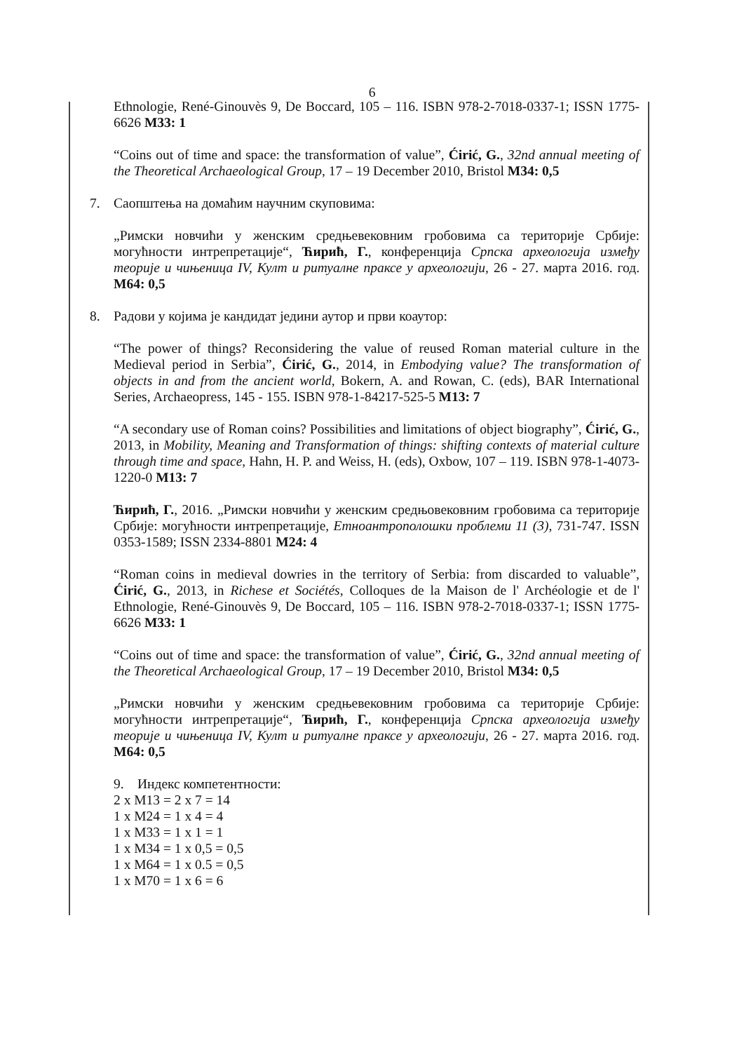6
Ethnologie, René-Ginouvès 9, De Boccard, 105 – 116. ISBN 978-2-7018-0337-1; ISSN 1775-6626 M33: 1
“Coins out of time and space: the transformation of value”, Ćirić, G., 32nd annual meeting of the Theoretical Archaeological Group, 17 – 19 December 2010, Bristol M34: 0,5
7. Саопштења на домаћим научним скуповима:
„Римски новчићи у женским средњевековним гробовима са територије Србије: могућности интрепретације“, Ћирић, Г., конференција Српска археологија између теорије и чињеница IV, Култ и ритуалне праксе у археологији, 26 - 27. марта 2016. год. М64: 0,5
8. Радови у којима је кандидат једини аутор и први коаутор:
“The power of things? Reconsidering the value of reused Roman material culture in the Medieval period in Serbia”, Ćirić, G., 2014, in Embodying value? The transformation of objects in and from the ancient world, Bokern, A. and Rowan, C. (eds), BAR International Series, Archaeopress, 145 - 155. ISBN 978-1-84217-525-5 M13: 7
“A secondary use of Roman coins? Possibilities and limitations of object biography”, Ćirić, G., 2013, in Mobility, Meaning and Transformation of things: shifting contexts of material culture through time and space, Hahn, H. P. and Weiss, H. (eds), Oxbow, 107 – 119. ISBN 978-1-4073-1220-0 M13: 7
Ћирић, Г., 2016. „Римски новчићи у женским средњовековним гробовима са територије Србије: могућности интрепретације, Етноантрополошки проблеми 11 (3), 731-747. ISSN 0353-1589; ISSN 2334-8801 М24: 4
“Roman coins in medieval dowries in the territory of Serbia: from discarded to valuable”, Ćirić, G., 2013, in Richese et Sociétés, Colloques de la Maison de l' Archéologie et de l' Ethnologie, René-Ginouvès 9, De Boccard, 105 – 116. ISBN 978-2-7018-0337-1; ISSN 1775-6626 M33: 1
“Coins out of time and space: the transformation of value”, Ćirić, G., 32nd annual meeting of the Theoretical Archaeological Group, 17 – 19 December 2010, Bristol M34: 0,5
„Римски новчићи у женским средњевековним гробовима са територије Србије: могућности интрепретације“, Ћирић, Г., конференција Српска археологија између теорије и чињеница IV, Култ и ритуалне праксе у археологији, 26 - 27. марта 2016. год. М64: 0,5
9. Индекс компетентности:
2 x M13 = 2 x 7 = 14
1 x M24 = 1 x 4 = 4
1 x M33 = 1 x 1 = 1
1 x M34 = 1 x 0,5 = 0,5
1 x M64 = 1 x 0.5 = 0,5
1 x M70 = 1 x 6 = 6